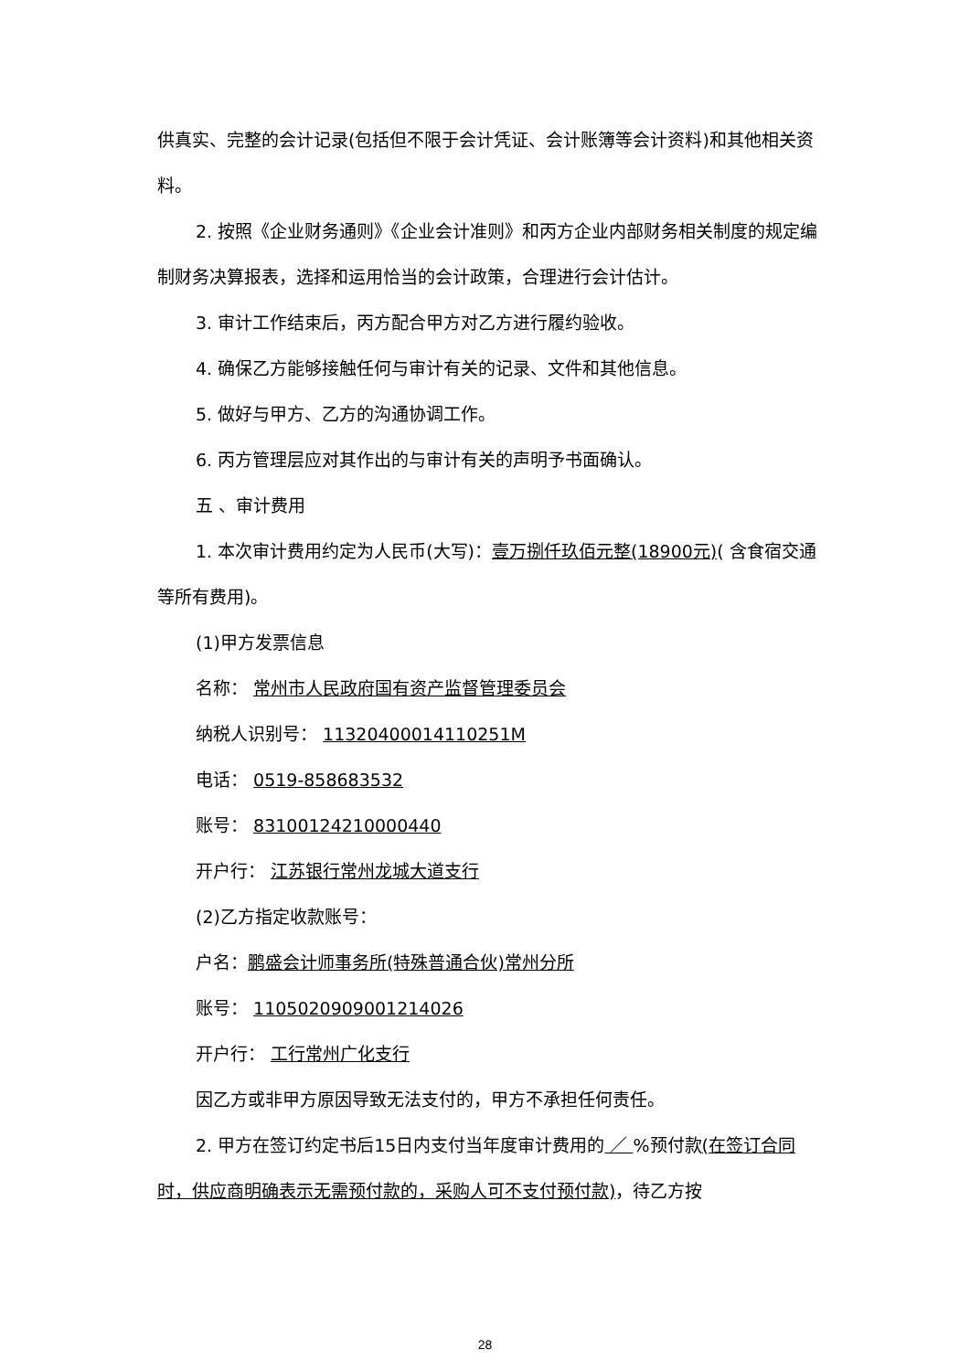供真实、完整的会计记录(包括但不限于会计凭证、会计账簿等会计资料)和其他相关资料。
2. 按照《企业财务通则》《企业会计准则》和丙方企业内部财务相关制度的规定编制财务决算报表，选择和运用恰当的会计政策，合理进行会计估计。
3. 审计工作结束后，丙方配合甲方对乙方进行履约验收。
4. 确保乙方能够接触任何与审计有关的记录、文件和其他信息。
5. 做好与甲方、乙方的沟通协调工作。
6. 丙方管理层应对其作出的与审计有关的声明予书面确认。
五 、审计费用
1. 本次审计费用约定为人民币(大写)：壹万捌仟玖佰元整(18900元)( 含食宿交通等所有费用)。
(1)甲方发票信息
名称： 常州市人民政府国有资产监督管理委员会
纳税人识别号： 11320400014110251M
电话： 0519-858683532
账号： 83100124210000440
开户行： 江苏银行常州龙城大道支行
(2)乙方指定收款账号：
户名：鹏盛会计师事务所(特殊普通合伙)常州分所
账号： 110502090900121​4026
开户行： 工行常州广化支行
因乙方或非甲方原因导致无法支付的，甲方不承担任何责任。
2. 甲方在签订约定书后15日内支付当年度审计费用的 ／ %预付款(在签订合同时，供应商明确表示无需预付款的，采购人可不支付预付款)，待乙方按
28